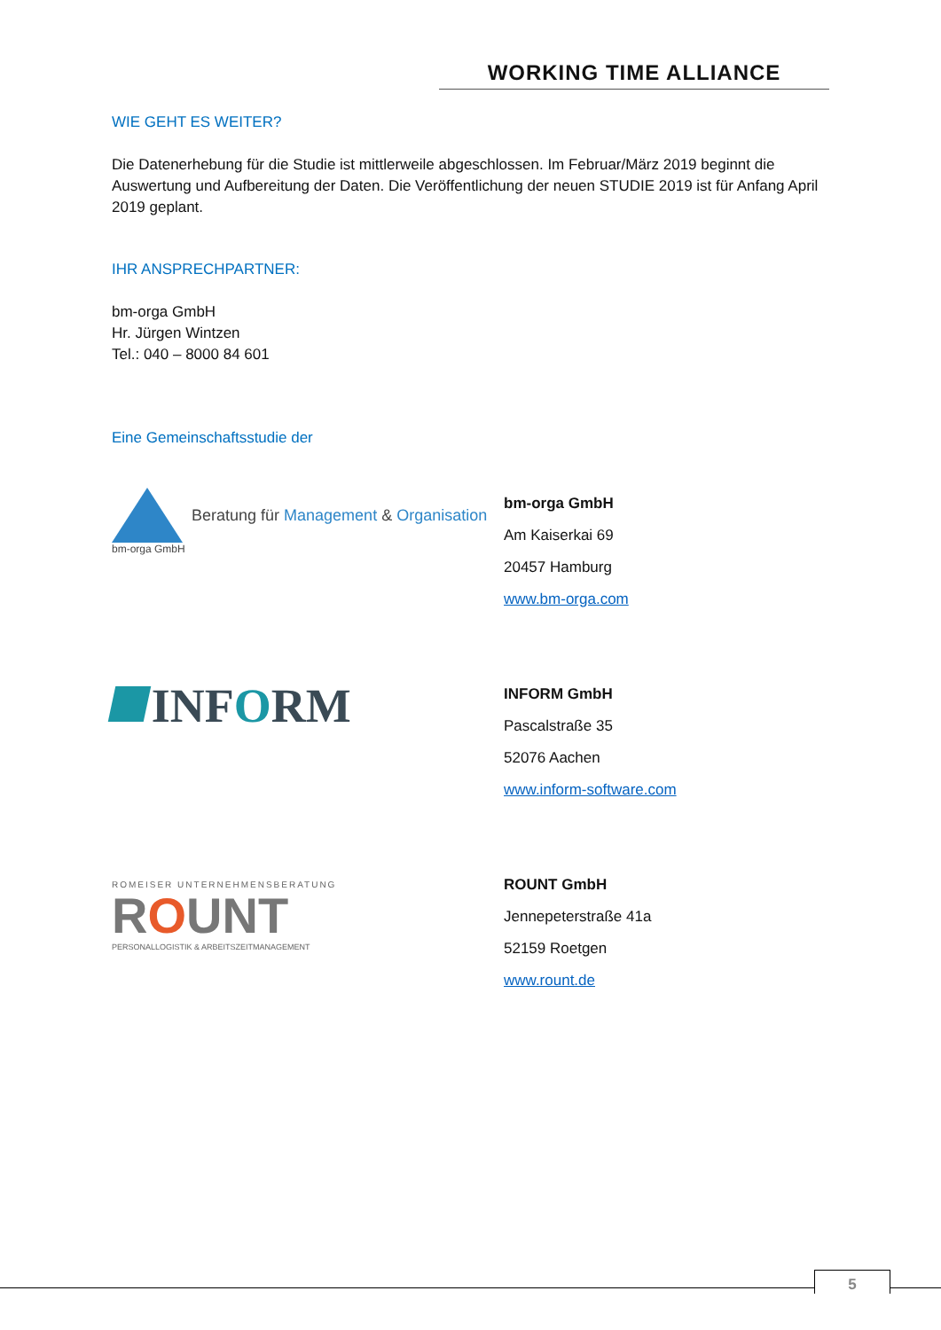WORKING TIME ALLIANCE
WIE GEHT ES WEITER?
Die Datenerhebung für die Studie ist mittlerweile abgeschlossen. Im Februar/März 2019 beginnt die Auswertung und Aufbereitung der Daten. Die Veröffentlichung der neuen STUDIE 2019 ist für Anfang April 2019 geplant.
IHR ANSPRECHPARTNER:
bm-orga GmbH
Hr. Jürgen Wintzen
Tel.: 040 – 8000 84 601
Eine Gemeinschaftsstudie der
Beratung für Management & Organisation
bm-orga GmbH
bm-orga GmbH
Am Kaiserkai 69
20457 Hamburg
www.bm-orga.com
INFORM
INFORM GmbH
Pascalstraße 35
52076 Aachen
www.inform-software.com
ROMEISER UNTERNEHMENSBERATUNG
ROUNT
PERSONALLOGISTIK & ARBEITSZEITMANAGEMENT
ROUNT GmbH
Jennepeterstraße 41a
52159 Roetgen
www.rount.de
5